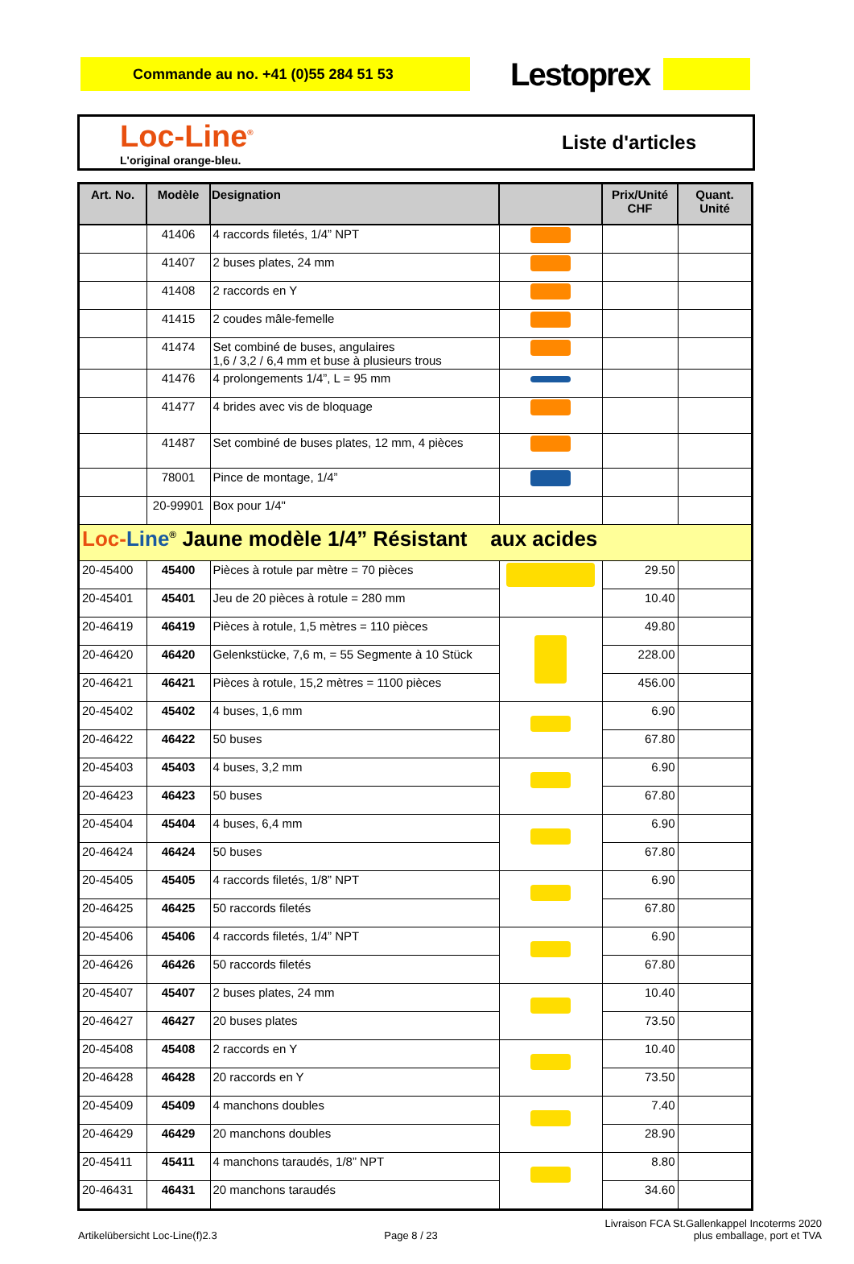Commande au no. +41 (0)55 284 51 53
Lestoprex
Loc-Line<sup>®</sup>
L'original orange-bleu.
Liste d'articles
| Art. No. | Modèle | Designation | | Prix/Unité CHF | Quant. Unité |
| --- | --- | --- | --- | --- | --- |
| | 41406 | 4 raccords filetés, 1/4” NPT | | | |
| | 41407 | 2 buses plates, 24 mm | | | |
| | 41408 | 2 raccords en Y | | | |
| | 41415 | 2 coudes mâle-femelle | | | |
| | 41474 | Set combiné de buses, angulaires 1,6 / 3,2 / 6,4 mm et buse à plusieurs trous | | | |
| | 41476 | 4 prolongements 1/4”, L = 95 mm | | | |
| | 41477 | 4 brides avec vis de bloquage | | | |
| | 41487 | Set combiné de buses plates, 12 mm, 4 pièces | | | |
| | 78001 | Pince de montage, 1/4” | | | |
| | 20-99901 | Box pour 1/4" | | | |
| Loc- Line<sup>®</sup> Jaune modèle 1/4” Résistant aux acides | | | | | |
| 20-45400 | 45400 | Pièces à rotule par mètre = 70 pièces | | 29.50 | |
| 20-45401 | 45401 | Jeu de 20 pièces à rotule = 280 mm | | 10.40 | |
| 20-46419 | 46419 | Pièces à rotule, 1,5 mètres = 110 pièces | | 49.80 | |
| 20-46420 | 46420 | Gelenkstücke, 7,6 m, = 55 Segmente à 10 Stück | | 228.00 | |
| 20-46421 | 46421 | Pièces à rotule, 15,2 mètres = 1100 pièces | | 456.00 | |
| 20-45402 | 45402 | 4 buses, 1,6 mm | | 6.90 | |
| 20-46422 | 46422 | 50 buses | | 67.80 | |
| 20-45403 | 45403 | 4 buses, 3,2 mm | | 6.90 | |
| 20-46423 | 46423 | 50 buses | | 67.80 | |
| 20-45404 | 45404 | 4 buses, 6,4 mm | | 6.90 | |
| 20-46424 | 46424 | 50 buses | | 67.80 | |
| 20-45405 | 45405 | 4 raccords filetés, 1/8” NPT | | 6.90 | |
| 20-46425 | 46425 | 50 raccords filetés | | 67.80 | |
| 20-45406 | 45406 | 4 raccords filetés, 1/4” NPT | | 6.90 | |
| 20-46426 | 46426 | 50 raccords filetés | | 67.80 | |
| 20-45407 | 45407 | 2 buses plates, 24 mm | | 10.40 | |
| 20-46427 | 46427 | 20 buses plates | | 73.50 | |
| 20-45408 | 45408 | 2 raccords en Y | | 10.40 | |
| 20-46428 | 46428 | 20 raccords en Y | | 73.50 | |
| 20-45409 | 45409 | 4 manchons doubles | | 7.40 | |
| 20-46429 | 46429 | 20 manchons doubles | | 28.90 | |
| 20-45411 | 45411 | 4 manchons taraudés, 1/8” NPT | | 8.80 | |
| 20-46431 | 46431 | 20 manchons taraudés | | 34.60 | |
Artikelübersicht Loc-Line(f)2.3
Page 8 / 23
Livraison FCA St.Gallenkappel Incoterms 2020
plus emballage, port et TVA